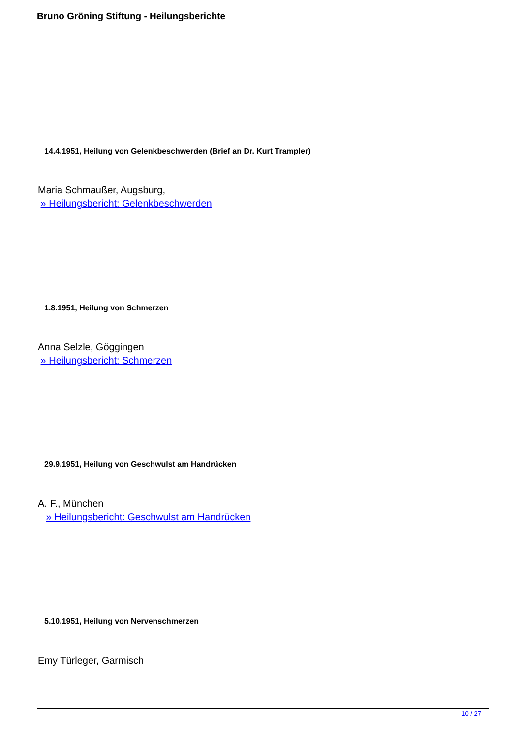Bruno Gröning Stiftung - Heilungsberichte
14.4.1951, Heilung von Gelenkbeschwerden (Brief an Dr. Kurt Trampler)
Maria Schmaußer, Augsburg,
» Heilungsbericht: Gelenkbeschwerden
1.8.1951, Heilung von Schmerzen
Anna Selzle, Göggingen
» Heilungsbericht: Schmerzen
29.9.1951, Heilung von Geschwulst am Handrücken
A. F., München
» Heilungsbericht: Geschwulst am Handrücken
5.10.1951, Heilung von Nervenschmerzen
Emy Türleger, Garmisch
10 / 27